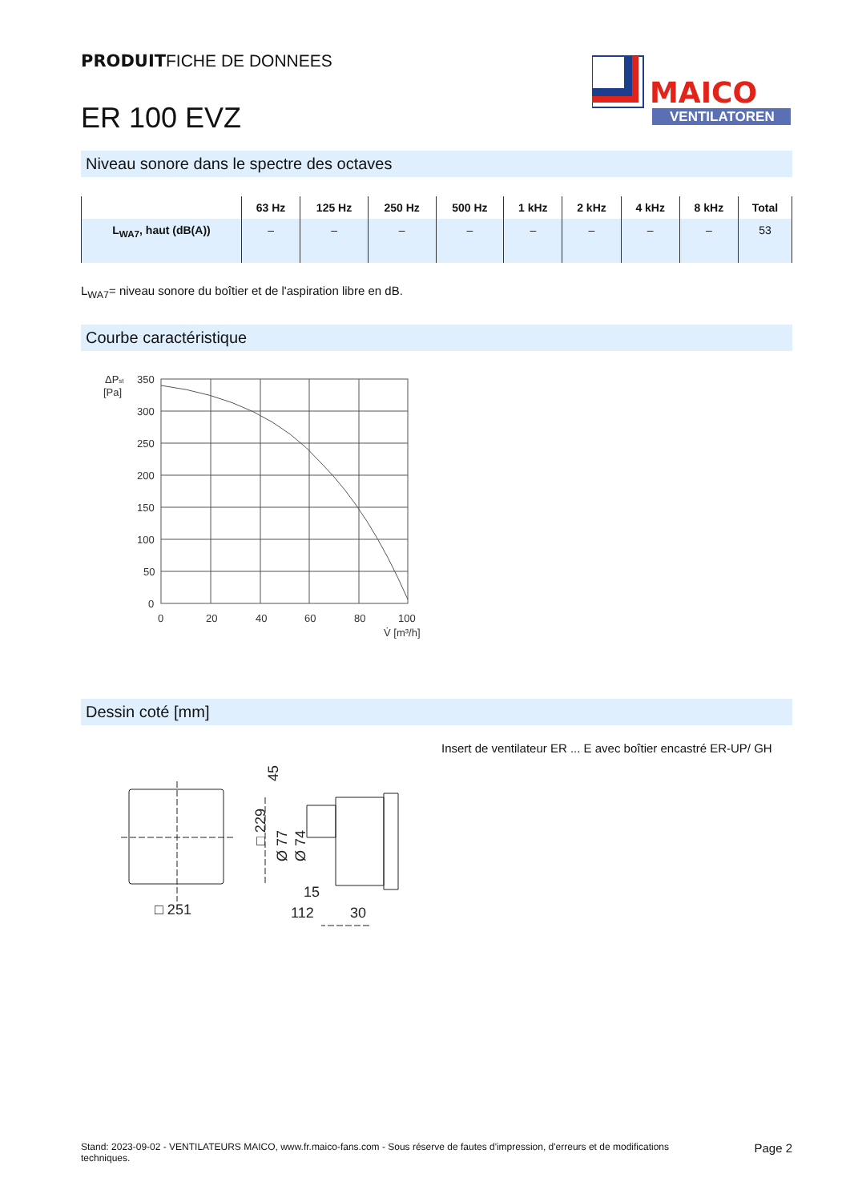PRODUITFICHE DE DONNEES
ER 100 EVZ
MAICO
VENTILATOREN
Niveau sonore dans le spectre des octaves
| | 63 Hz | 125 Hz | 250 Hz | 500 Hz | 1 kHz | 2 kHz | 4 kHz | 8 kHz | Total |
| --- | --- | --- | --- | --- | --- | --- | --- | --- | --- |
| L<sub>WA7</sub>, haut (dB(A)) | – | – | – | – | – | – | – | – | 53 |
L<sub>WA7</sub>= niveau sonore du boîtier et de l'aspiration libre en dB.
Courbe caractéristique
ΔPst
[Pa]
350
300
250
200
150
100
50
0
0
20
40
60
80
100
V̇ [m³/h]
Dessin coté [mm]
□ 251
15
112
30
□ 229
Ø 77
Ø 74
45
Insert de ventilateur ER ... E avec boîtier encastré ER-UP/ GH
Stand: 2023-09-02 - VENTILATEURS MAICO, www.fr.maico-fans.com - Sous réserve de fautes d'impression, d'erreurs et de modifications techniques.
Page 2